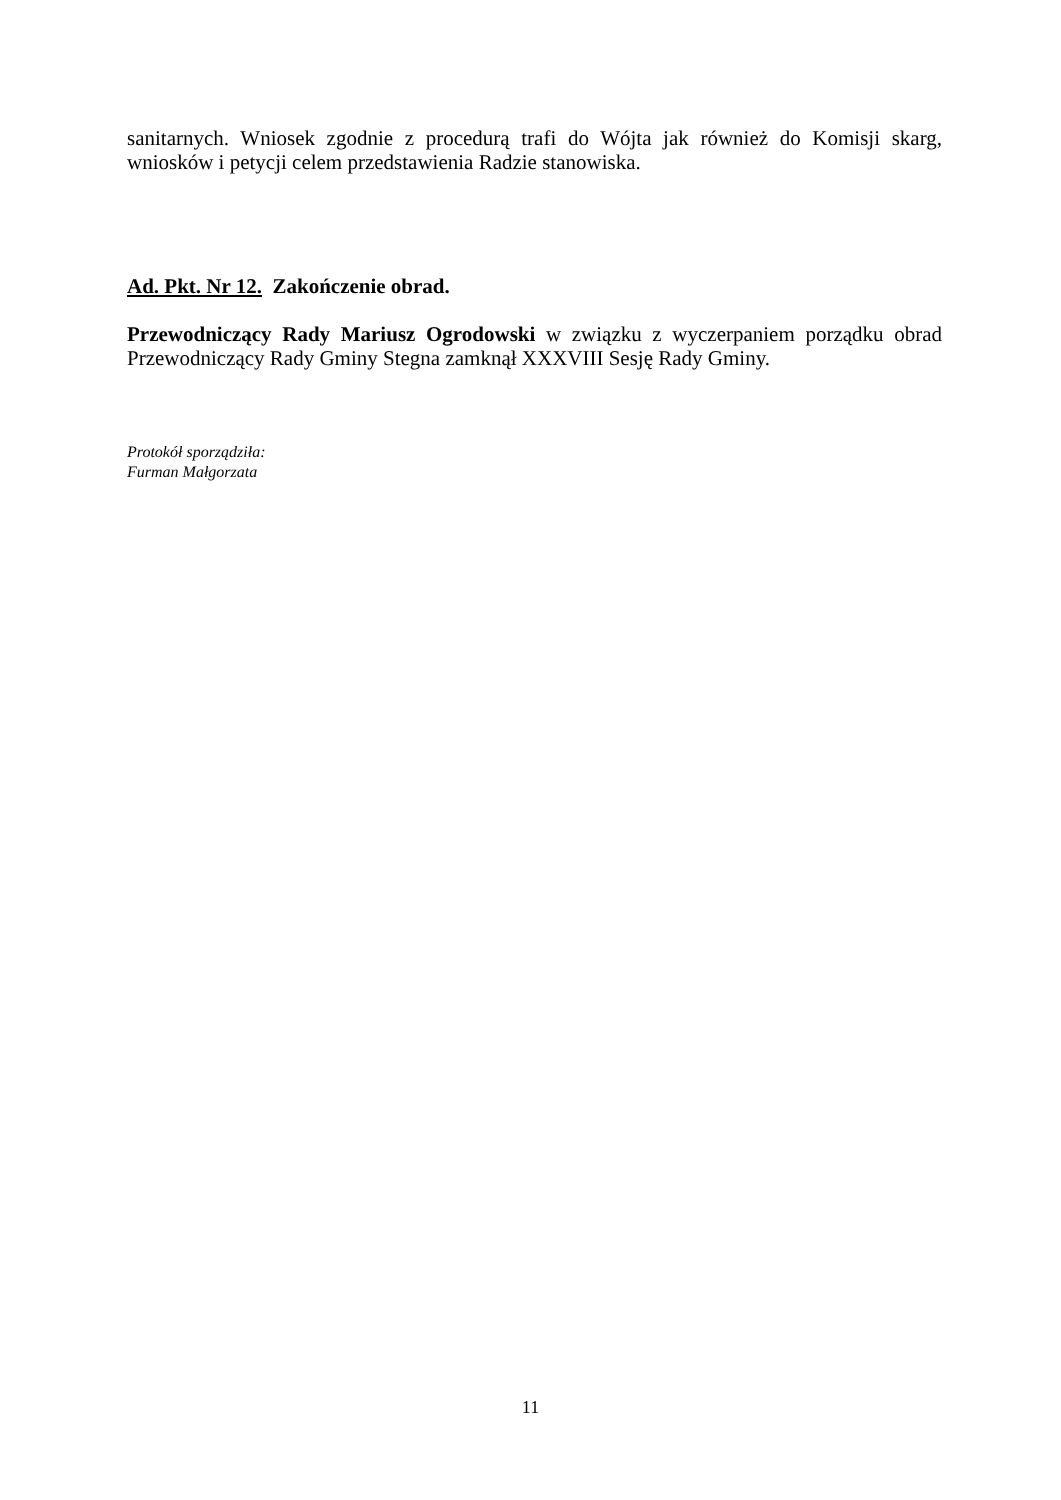sanitarnych. Wniosek zgodnie z procedurą trafi do Wójta jak również do Komisji skarg, wniosków i petycji celem przedstawienia Radzie stanowiska.
Ad. Pkt. Nr 12. Zakończenie obrad.
Przewodniczący Rady Mariusz Ogrodowski w związku z wyczerpaniem porządku obrad Przewodniczący Rady Gminy Stegna zamknął XXXVIII Sesję Rady Gminy.
Protokół sporządziła:
Furman Małgorzata
11